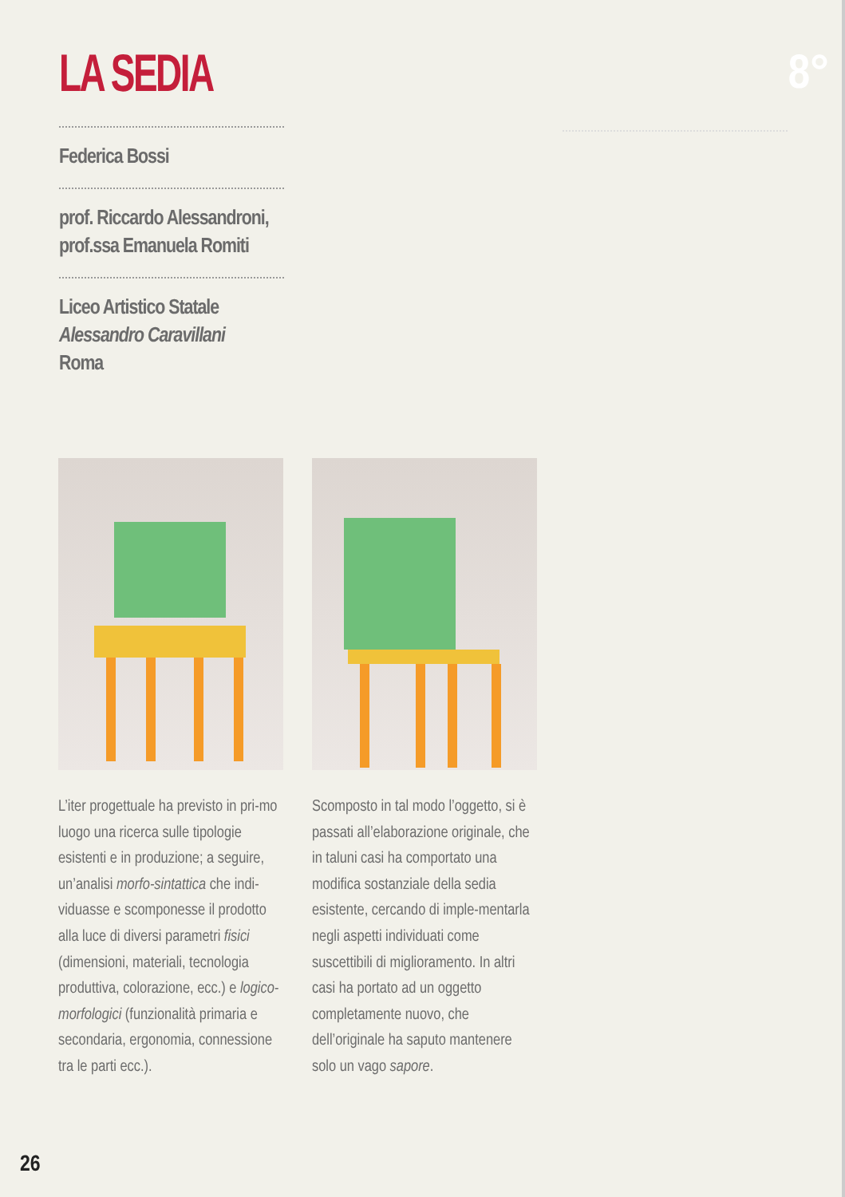LA SEDIA 8°
Federica Bossi
prof. Riccardo Alessandroni,
prof.ssa Emanuela Romiti
Liceo Artistico Statale
Alessandro Caravillani
Roma
L’iter progettuale ha previsto in pri-mo luogo una ricerca sulle tipologie esistenti e in produzione; a seguire, un’analisi morfo-sintattica che indi-viduasse e scomponesse il prodotto alla luce di diversi parametri fisici (dimensioni, materiali, tecnologia produttiva, colorazione, ecc.) e logico-morfologici (funzionalità primaria e secondaria, ergonomia, connessione tra le parti ecc.).
Scomposto in tal modo l’oggetto, si è passati all’elaborazione originale, che in taluni casi ha comportato una modifica sostanziale della sedia esistente, cercando di imple-mentarla negli aspetti individuati come suscettibili di miglioramento. In altri casi ha portato ad un oggetto completamente nuovo, che dell’originale ha saputo mantenere solo un vago sapore.
26